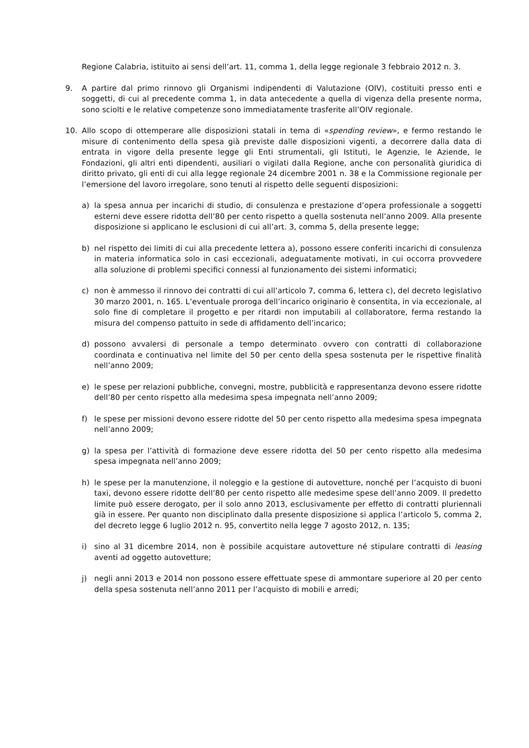Regione Calabria, istituito ai sensi dell’art. 11, comma 1, della legge regionale 3 febbraio 2012 n. 3.
9. A partire dal primo rinnovo gli Organismi indipendenti di Valutazione (OIV), costituiti presso enti e soggetti, di cui al precedente comma 1, in data antecedente a quella di vigenza della presente norma, sono sciolti e le relative competenze sono immediatamente trasferite all’OIV regionale.
10. Allo scopo di ottemperare alle disposizioni statali in tema di «spending review», e fermo restando le misure di contenimento della spesa già previste dalle disposizioni vigenti, a decorrere dalla data di entrata in vigore della presente legge gli Enti strumentali, gli Istituti, le Agenzie, le Aziende, le Fondazioni, gli altri enti dipendenti, ausiliari o vigilati dalla Regione, anche con personalità giuridica di diritto privato, gli enti di cui alla legge regionale 24 dicembre 2001 n. 38 e la Commissione regionale per l’emersione del lavoro irregolare, sono tenuti al rispetto delle seguenti disposizioni:
a) la spesa annua per incarichi di studio, di consulenza e prestazione d’opera professionale a soggetti esterni deve essere ridotta dell’80 per cento rispetto a quella sostenuta nell’anno 2009. Alla presente disposizione si applicano le esclusioni di cui all’art. 3, comma 5, della presente legge;
b) nel rispetto dei limiti di cui alla precedente lettera a), possono essere conferiti incarichi di consulenza in materia informatica solo in casi eccezionali, adeguatamente motivati, in cui occorra provvedere alla soluzione di problemi specifici connessi al funzionamento dei sistemi informatici;
c) non è ammesso il rinnovo dei contratti di cui all’articolo 7, comma 6, lettera c), del decreto legislativo 30 marzo 2001, n. 165. L’eventuale proroga dell’incarico originario è consentita, in via eccezionale, al solo fine di completare il progetto e per ritardi non imputabili al collaboratore, ferma restando la misura del compenso pattuito in sede di affidamento dell’incarico;
d) possono avvalersi di personale a tempo determinato ovvero con contratti di collaborazione coordinata e continuativa nel limite del 50 per cento della spesa sostenuta per le rispettive finalità nell’anno 2009;
e) le spese per relazioni pubbliche, convegni, mostre, pubblicità e rappresentanza devono essere ridotte dell’80 per cento rispetto alla medesima spesa impegnata nell’anno 2009;
f) le spese per missioni devono essere ridotte del 50 per cento rispetto alla medesima spesa impegnata nell’anno 2009;
g) la spesa per l’attività di formazione deve essere ridotta del 50 per cento rispetto alla medesima spesa impegnata nell’anno 2009;
h) le spese per la manutenzione, il noleggio e la gestione di autovetture, nonché per l’acquisto di buoni taxi, devono essere ridotte dell’80 per cento rispetto alle medesime spese dell’anno 2009. Il predetto limite può essere derogato, per il solo anno 2013, esclusivamente per effetto di contratti pluriennali già in essere. Per quanto non disciplinato dalla presente disposizione si applica l’articolo 5, comma 2, del decreto legge 6 luglio 2012 n. 95, convertito nella legge 7 agosto 2012, n. 135;
i) sino al 31 dicembre 2014, non è possibile acquistare autovetture né stipulare contratti di leasing aventi ad oggetto autovetture;
j) negli anni 2013 e 2014 non possono essere effettuate spese di ammontare superiore al 20 per cento della spesa sostenuta nell’anno 2011 per l’acquisto di mobili e arredi;